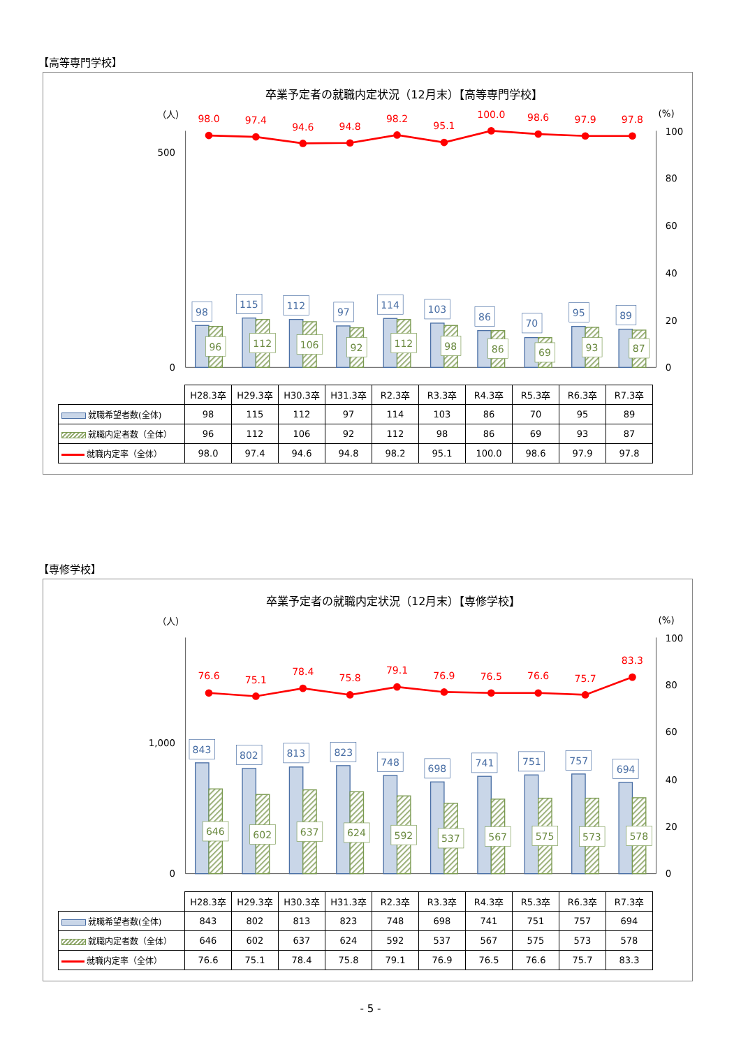【高等専門学校】
卒業予定者の就職内定状況（12月末）【高等専門学校】
（人）
(%)
500
0
100
80
60
40
20
0
98.0
97.4
94.6
94.8
98.2
95.1
100.0
98.6
97.9
97.8
98
115
112
97
114
103
86
70
95
89
96
112
106
92
112
98
86
69
93
87
| | H28.3卒 | H29.3卒 | H30.3卒 | H31.3卒 | R2.3卒 | R3.3卒 | R4.3卒 | R5.3卒 | R6.3卒 | R7.3卒 |
| 就職希望者数(全体) | 98 | 115 | 112 | 97 | 114 | 103 | 86 | 70 | 95 | 89 |
| 就職内定者数（全体） | 96 | 112 | 106 | 92 | 112 | 98 | 86 | 69 | 93 | 87 |
| 就職内定率（全体） | 98.0 | 97.4 | 94.6 | 94.8 | 98.2 | 95.1 | 100.0 | 98.6 | 97.9 | 97.8 |
【専修学校】
卒業予定者の就職内定状況（12月末）【専修学校】
（人）
(%)
1,000
0
100
80
60
40
20
0
76.6
75.1
78.4
75.8
79.1
76.9
76.5
76.6
75.7
83.3
843
802
813
823
748
698
741
751
757
694
646
602
637
624
592
537
567
575
573
578
| | H28.3卒 | H29.3卒 | H30.3卒 | H31.3卒 | R2.3卒 | R3.3卒 | R4.3卒 | R5.3卒 | R6.3卒 | R7.3卒 |
| 就職希望者数(全体) | 843 | 802 | 813 | 823 | 748 | 698 | 741 | 751 | 757 | 694 |
| 就職内定者数（全体） | 646 | 602 | 637 | 624 | 592 | 537 | 567 | 575 | 573 | 578 |
| 就職内定率（全体） | 76.6 | 75.1 | 78.4 | 75.8 | 79.1 | 76.9 | 76.5 | 76.6 | 75.7 | 83.3 |
- 5 -